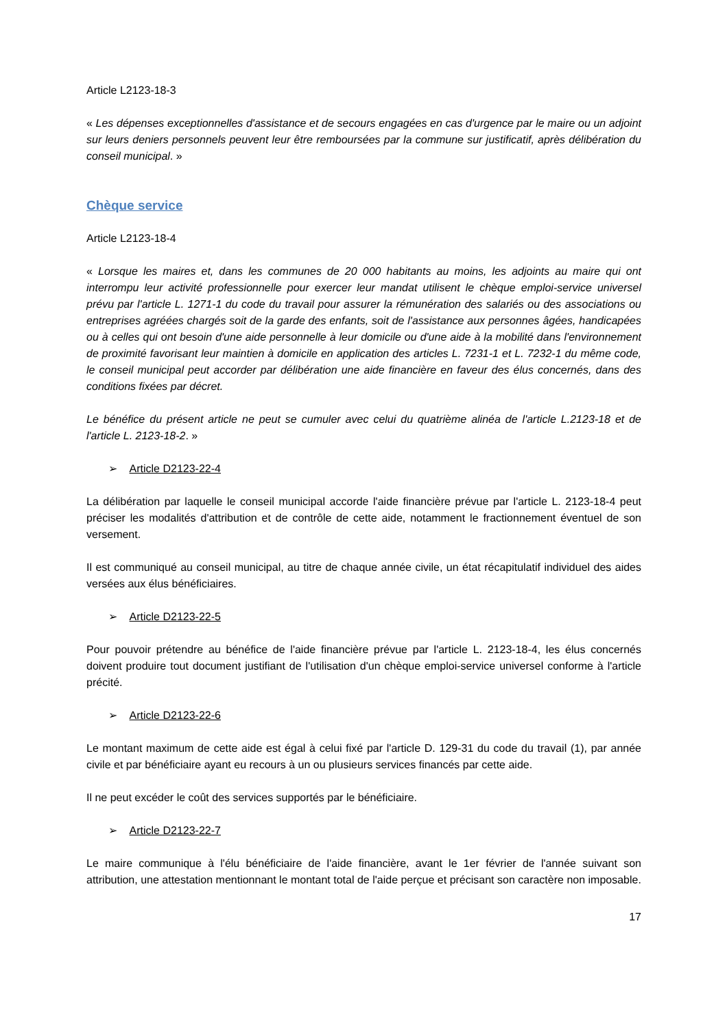Article L2123-18-3
« Les dépenses exceptionnelles d'assistance et de secours engagées en cas d'urgence par le maire ou un adjoint sur leurs deniers personnels peuvent leur être remboursées par la commune sur justificatif, après délibération du conseil municipal. »
Chèque service
Article L2123-18-4
« Lorsque les maires et, dans les communes de 20 000 habitants au moins, les adjoints au maire qui ont interrompu leur activité professionnelle pour exercer leur mandat utilisent le chèque emploi-service universel prévu par l'article L. 1271-1 du code du travail pour assurer la rémunération des salariés ou des associations ou entreprises agréées chargés soit de la garde des enfants, soit de l'assistance aux personnes âgées, handicapées ou à celles qui ont besoin d'une aide personnelle à leur domicile ou d'une aide à la mobilité dans l'environnement de proximité favorisant leur maintien à domicile en application des articles L. 7231-1 et L. 7232-1 du même code, le conseil municipal peut accorder par délibération une aide financière en faveur des élus concernés, dans des conditions fixées par décret.
Le bénéfice du présent article ne peut se cumuler avec celui du quatrième alinéa de l'article L.2123-18 et de l'article L. 2123-18-2. »
➢ Article D2123-22-4
La délibération par laquelle le conseil municipal accorde l'aide financière prévue par l'article L. 2123-18-4 peut préciser les modalités d'attribution et de contrôle de cette aide, notamment le fractionnement éventuel de son versement.
Il est communiqué au conseil municipal, au titre de chaque année civile, un état récapitulatif individuel des aides versées aux élus bénéficiaires.
➢ Article D2123-22-5
Pour pouvoir prétendre au bénéfice de l'aide financière prévue par l'article L. 2123-18-4, les élus concernés doivent produire tout document justifiant de l'utilisation d'un chèque emploi-service universel conforme à l'article précité.
➢ Article D2123-22-6
Le montant maximum de cette aide est égal à celui fixé par l'article D. 129-31 du code du travail (1), par année civile et par bénéficiaire ayant eu recours à un ou plusieurs services financés par cette aide.
Il ne peut excéder le coût des services supportés par le bénéficiaire.
➢ Article D2123-22-7
Le maire communique à l'élu bénéficiaire de l'aide financière, avant le 1er février de l'année suivant son attribution, une attestation mentionnant le montant total de l'aide perçue et précisant son caractère non imposable.
17